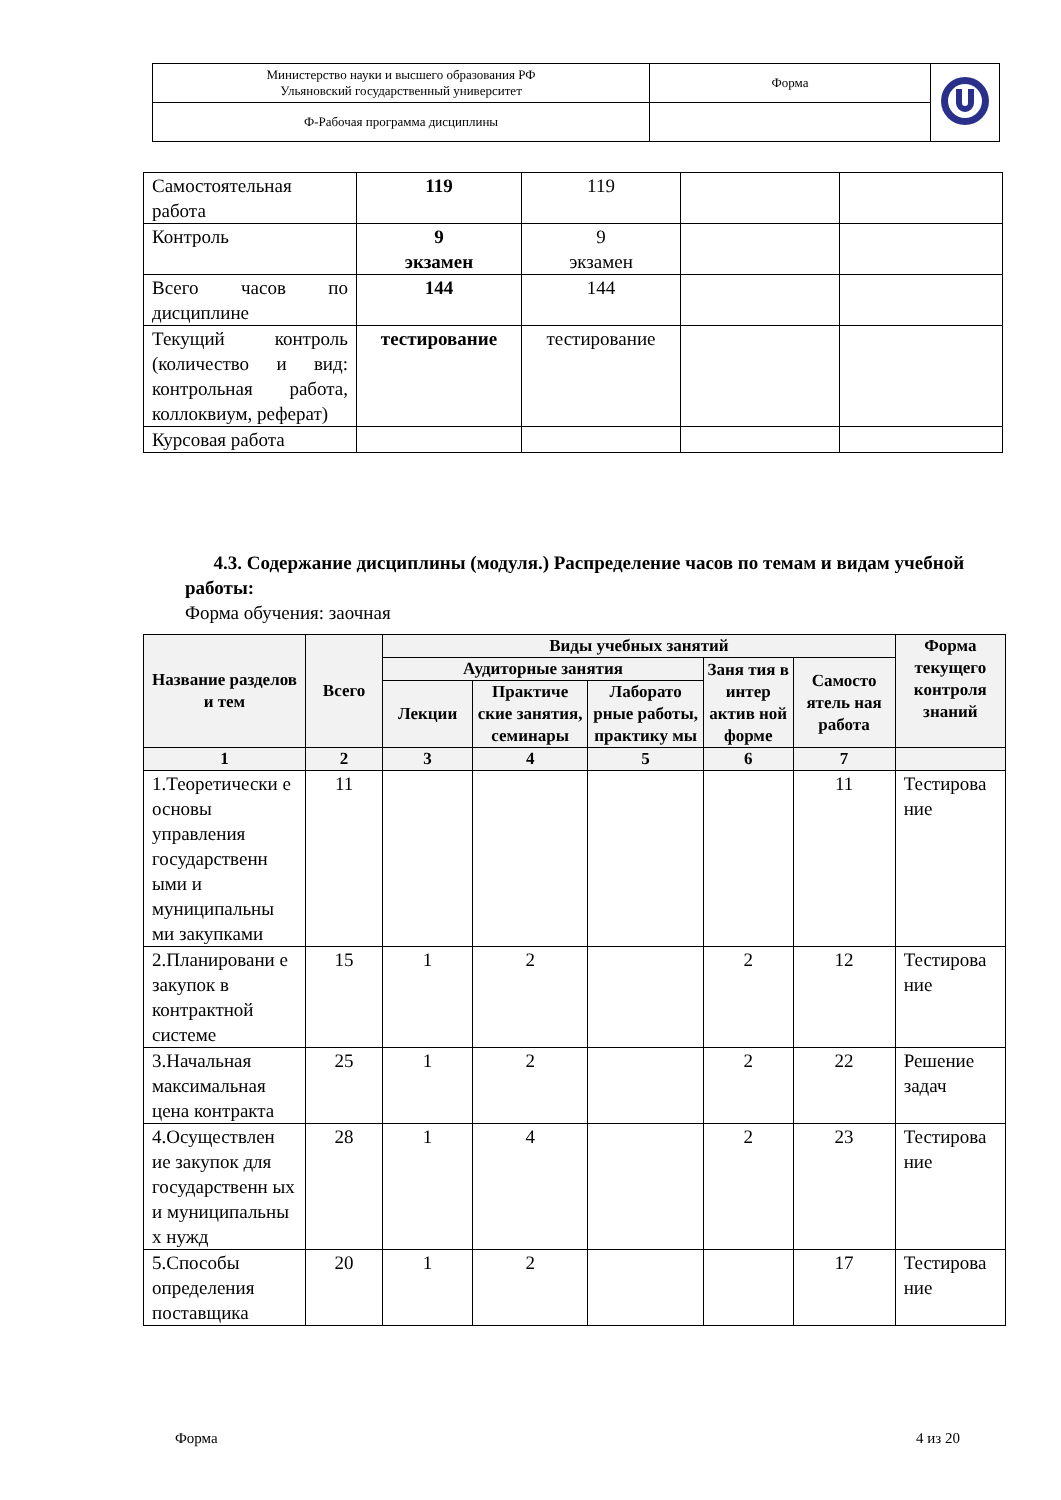| Министерство науки и высшего образования РФ Ульяновский государственный университет | Форма | |
| Ф-Рабочая программа дисциплины | | |
| Самостоятельная работа | 119 | 119 | | |
| Контроль | 9 экзамен | 9 экзамен | | |
| Всего часов по дисциплине | 144 | 144 | | |
| Текущий контроль (количество и вид: контрольная работа, коллоквиум, реферат) | тестирование | тестирование | | |
| Курсовая работа | | | | |
4.3. Содержание дисциплины (модуля.) Распределение часов по темам и видам учебной работы:
Форма обучения: заочная
| Название разделов и тем | Всего | Виды учебных занятий | | | | | Форма текущего контроля знаний |
| --- | --- | --- | --- | --- | --- | --- | --- |
| | | Аудиторные занятия | | | Заня тия в интер актив ной форме | Самосто ятель ная работа | |
| | | Лекции | Практиче ские занятия, семинары | Лаборато рные работы, практику мы | | | |
| 1 | 2 | 3 | 4 | 5 | 6 | 7 | |
| 1.Теоретически е основы управления государственн ыми и муниципальны ми закупками | 11 | | | | | 11 | Тестирова ние |
| 2.Планировани е закупок в контрактной системе | 15 | 1 | 2 | | 2 | 12 | Тестирова ние |
| 3.Начальная максимальная цена контракта | 25 | 1 | 2 | | 2 | 22 | Решение задач |
| 4.Осуществлен ие закупок для государственн ых и муниципальны х нужд | 28 | 1 | 4 | | 2 | 23 | Тестирова ние |
| 5.Способы определения поставщика | 20 | 1 | 2 | | | 17 | Тестирова ние |
Форма 4 из 20